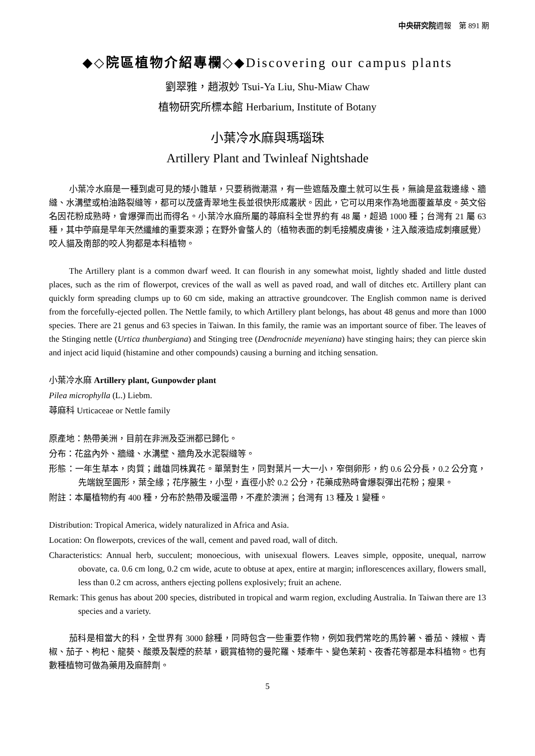中央研究院週報　第 891 期
◆◇院區植物介紹專欄◇◆Discovering our campus plants
劉翠雅，趙淑妙 Tsui-Ya Liu, Shu-Miaw Chaw
植物研究所標本館 Herbarium, Institute of Botany
小葉冷水麻與瑪瑙珠
Artillery Plant and Twinleaf Nightshade
小葉冷水麻是一種到處可見的矮小雜草，只要稍微潮濕，有一些遮蔭及塵土就可以生長，無論是盆栽邊緣、牆縫、水溝壁或柏油路裂縫等，都可以茂盛青翠地生長並很快形成叢狀。因此，它可以用來作為地面覆蓋草皮。英文俗名因花粉成熟時，會爆彈而出而得名。小葉冷水麻所屬的蕁麻科全世界約有 48 屬，超過 1000 種；台灣有 21 屬 63 種，其中苧麻是早年天然纖維的重要來源；在野外會螫人的（植物表面的刺毛接觸皮膚後，注入酸液造成刺癢感覺）咬人貓及南部的咬人狗都是本科植物。
The Artillery plant is a common dwarf weed. It can flourish in any somewhat moist, lightly shaded and little dusted places, such as the rim of flowerpot, crevices of the wall as well as paved road, and wall of ditches etc. Artillery plant can quickly form spreading clumps up to 60 cm side, making an attractive groundcover. The English common name is derived from the forcefully-ejected pollen. The Nettle family, to which Artillery plant belongs, has about 48 genus and more than 1000 species. There are 21 genus and 63 species in Taiwan. In this family, the ramie was an important source of fiber. The leaves of the Stinging nettle (Urtica thunbergiana) and Stinging tree (Dendrocnide meyeniana) have stinging hairs; they can pierce skin and inject acid liquid (histamine and other compounds) causing a burning and itching sensation.
小葉冷水麻 Artillery plant, Gunpowder plant
Pilea microphylla (L.) Liebm.
蕁麻科 Urticaceae or Nettle family
原產地：熱帶美洲，目前在非洲及亞洲都已歸化。
分布：花盆內外、牆縫、水溝壁、牆角及水泥裂縫等。
形態：一年生草本，肉質；雌雄同株異花。單葉對生，同對葉片一大一小，窄倒卵形，約 0.6 公分長，0.2 公分寬，先端銳至圓形，葉全緣；花序腋生，小型，直徑小於 0.2 公分，花藥成熟時會爆裂彈出花粉；瘦果。
附註：本屬植物約有 400 種，分布於熱帶及暖溫帶，不產於澳洲；台灣有 13 種及 1 變種。
Distribution: Tropical America, widely naturalized in Africa and Asia.
Location: On flowerpots, crevices of the wall, cement and paved road, wall of ditch.
Characteristics: Annual herb, succulent; monoecious, with unisexual flowers. Leaves simple, opposite, unequal, narrow obovate, ca. 0.6 cm long, 0.2 cm wide, acute to obtuse at apex, entire at margin; inflorescences axillary, flowers small, less than 0.2 cm across, anthers ejecting pollens explosively; fruit an achene.
Remark: This genus has about 200 species, distributed in tropical and warm region, excluding Australia. In Taiwan there are 13 species and a variety.
茄科是相當大的科，全世界有 3000 餘種，同時包含一些重要作物，例如我們常吃的馬鈴薯、番茄、辣椒、青椒、茄子、枸杞、龍葵、酸漿及製煙的菸草，觀賞植物的曼陀羅、矮牽牛、變色茉莉、夜香花等都是本科植物。也有數種植物可做為藥用及麻醉劑。
5